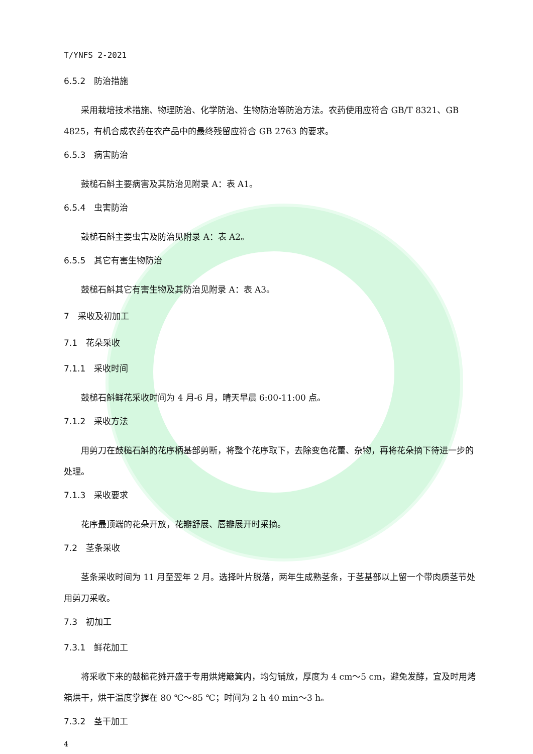T/YNFS 2-2021
6.5.2　防治措施
采用栽培技术措施、物理防治、化学防治、生物防治等防治方法。农药使用应符合 GB/T 8321、GB 4825，有机合成农药在农产品中的最终残留应符合 GB 2763 的要求。
6.5.3　病害防治
鼓槌石斛主要病害及其防治见附录 A：表 A1。
6.5.4　虫害防治
鼓槌石斛主要虫害及防治见附录 A：表 A2。
6.5.5　其它有害生物防治
鼓槌石斛其它有害生物及其防治见附录 A：表 A3。
7　采收及初加工
7.1　花朵采收
7.1.1　采收时间
鼓槌石斛鲜花采收时间为 4 月-6 月，晴天早晨 6:00-11:00 点。
7.1.2　采收方法
用剪刀在鼓槌石斛的花序柄基部剪断，将整个花序取下，去除变色花蕾、杂物，再将花朵摘下待进一步的处理。
7.1.3　采收要求
花序最顶端的花朵开放，花瓣舒展、唇瓣展开时采摘。
7.2　茎条采收
茎条采收时间为 11 月至翌年 2 月。选择叶片脱落，两年生成熟茎条，于茎基部以上留一个带肉质茎节处用剪刀采收。
7.3　初加工
7.3.1　鲜花加工
将采收下来的鼓槌花摊开盛于专用烘烤簸箕内，均匀铺放，厚度为 4 cm～5 cm，避免发酵，宜及时用烤箱烘干，烘干温度掌握在 80 ℃～85 ℃；时间为 2 h 40 min～3 h。
7.3.2　茎干加工
4